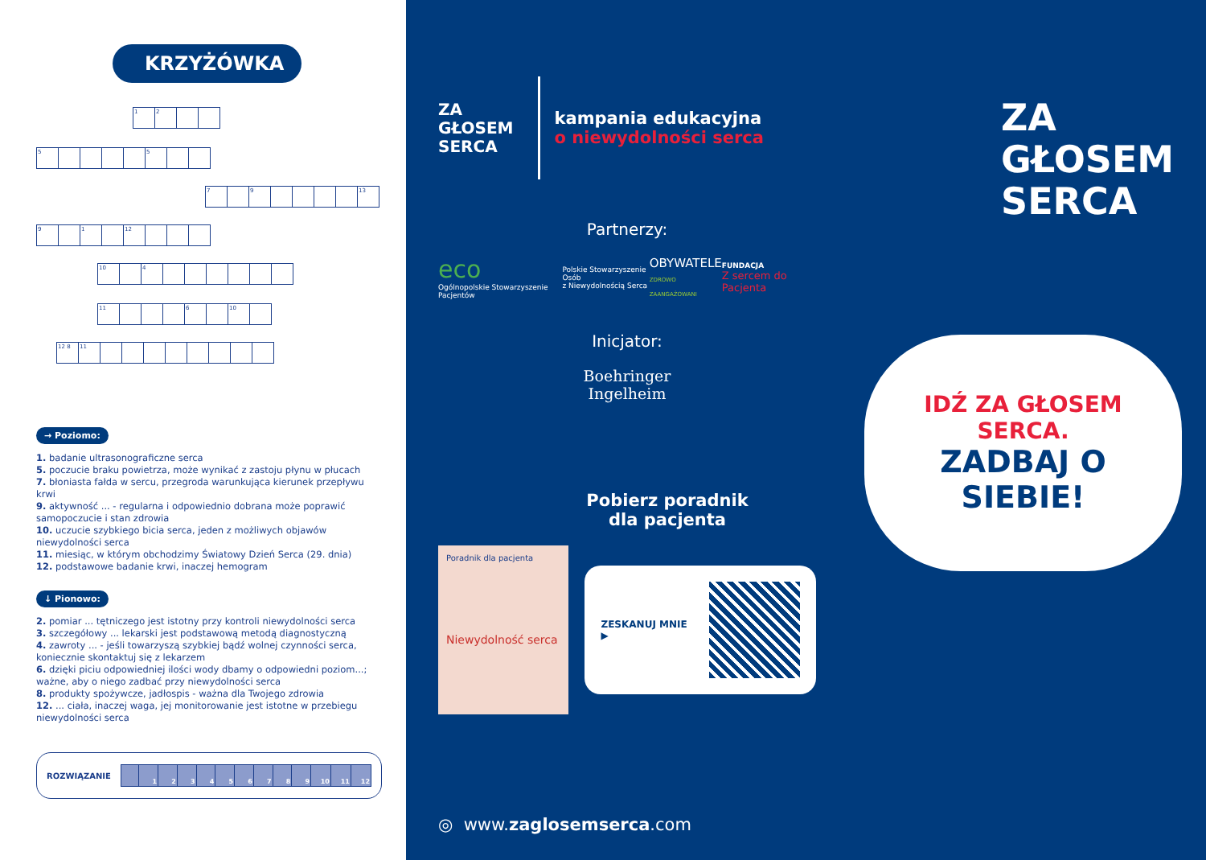KRZYŻÓWKA
| 1 | 2 | | |
| 5 | | | | | 5 | | |
| 7 | | 9 | | | | | 13 |
| 9 | | 1 | | 12 | | | |
| 10 | | 4 | | | | | | |
| 11 | | | | 6 | | 10 | |
| 12 8 | 11 | | | | | | | | |
→ Poziomo:
1. badanie ultrasonograficzne serca
5. poczucie braku powietrza, może wynikać z zastoju płynu w płucach
7. błoniasta fałda w sercu, przegroda warunkująca kierunek przepływu krwi
9. aktywność ... - regularna i odpowiednio dobrana może poprawić samopoczucie i stan zdrowia
10. uczucie szybkiego bicia serca, jeden z możliwych objawów niewydolności serca
11. miesiąc, w którym obchodzimy Światowy Dzień Serca (29. dnia)
12. podstawowe badanie krwi, inaczej hemogram
↓ Pionowo:
2. pomiar ... tętniczego jest istotny przy kontroli niewydolności serca
3. szczegółowy ... lekarski jest podstawową metodą diagnostyczną
4. zawroty ... - jeśli towarzyszą szybkiej bądź wolnej czynności serca, koniecznie skontaktuj się z lekarzem
6. dzięki piciu odpowiedniej ilości wody dbamy o odpowiedni poziom...; ważne, aby o niego zadbać przy niewydolności serca
8. produkty spożywcze, jadłospis - ważna dla Twojego zdrowia
12. ... ciała, inaczej waga, jej monitorowanie jest istotne w przebiegu niewydolności serca
ROZWIĄZANIE
| | 1 | 2 | 3 | 4 | 5 | 6 | 7 | 8 | 9 | 10 | 11 | 12 |
ZA
GŁOSEM
SERCA
kampania edukacyjna
o niewydolności serca
Partnerzy:
eco
Ogólnopolskie Stowarzyszenie Pacjentów
Polskie Stowarzyszenie Osób
z Niewydolnością Serca
OBYWATELE
ZDROWO ZAANGAŻOWANI
FUNDACJA
Z sercem do Pacjenta
Inicjator:
Boehringer
Ingelheim
Pobierz poradnik
dla pacjenta
Poradnik dla pacjenta
Niewydolność serca
ZESKANUJ MNIE ▶
◎ www.zaglosemserca.com
ZA
GŁOSEM
SERCA
IDŹ ZA GŁOSEM SERCA.
ZADBAJ O SIEBIE!